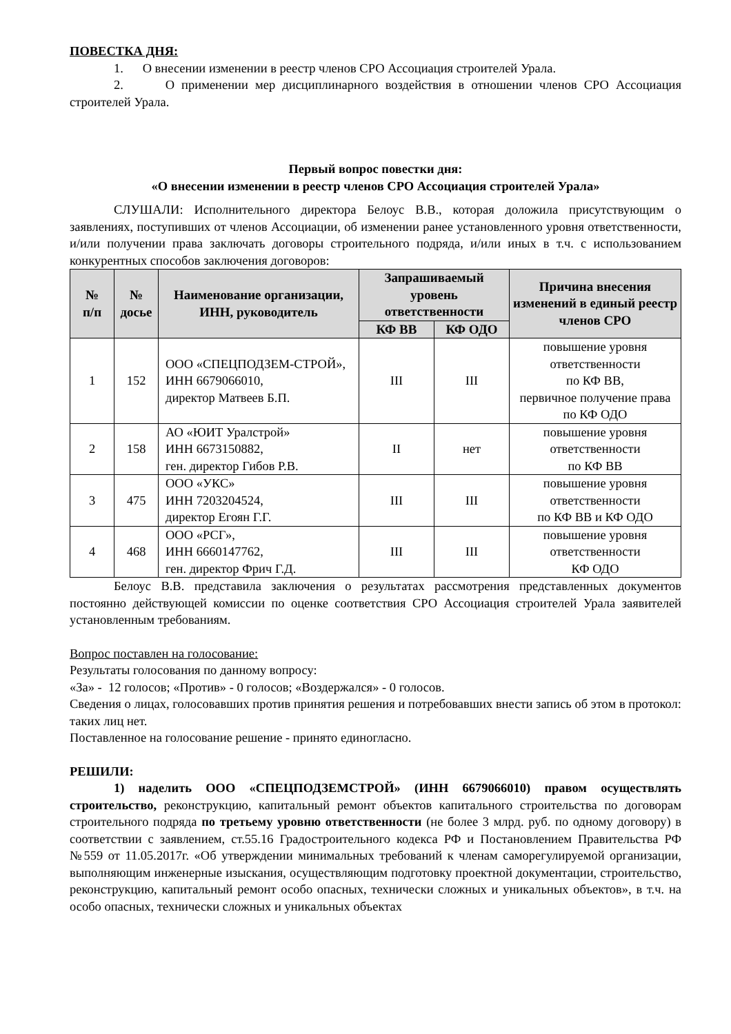ПОВЕСТКА ДНЯ:
1. О внесении изменении в реестр членов СРО Ассоциация строителей Урала.
2. О применении мер дисциплинарного воздействия в отношении членов СРО Ассоциация строителей Урала.
Первый вопрос повестки дня:
«О внесении изменении в реестр членов СРО Ассоциация строителей Урала»
СЛУШАЛИ: Исполнительного директора Белоус В.В., которая доложила присутствующим о заявлениях, поступивших от членов Ассоциации, об изменении ранее установленного уровня ответственности, и/или получении права заключать договоры строительного подряда, и/или иных в т.ч. с использованием конкурентных способов заключения договоров:
| № п/п | № досье | Наименование организации, ИНН, руководитель | Запрашиваемый уровень ответственности | | Причина внесения изменений в единый реестр членов СРО |
| --- | --- | --- | --- | --- | --- |
| | | | КФ ВВ | КФ ОДО | |
| 1 | 152 | ООО «СПЕЦПОДЗЕМ-СТРОЙ», ИНН 6679066010, директор Матвеев Б.П. | III | III | повышение уровня ответственности по КФ ВВ, первичное получение права по КФ ОДО |
| 2 | 158 | АО «ЮИТ Уралстрой» ИНН 6673150882, ген. директор Гибов Р.В. | II | нет | повышение уровня ответственности по КФ ВВ |
| 3 | 475 | ООО «УКС» ИНН 7203204524, директор Егоян Г.Г. | III | III | повышение уровня ответственности по КФ ВВ и КФ ОДО |
| 4 | 468 | ООО «РСГ», ИНН 6660147762, ген. директор Фрич Г.Д. | III | III | повышение уровня ответственности КФ ОДО |
Белоус В.В. представила заключения о результатах рассмотрения представленных документов постоянно действующей комиссии по оценке соответствия СРО Ассоциация строителей Урала заявителей установленным требованиям.
Вопрос поставлен на голосование:
Результаты голосования по данному вопросу:
«За» - 12 голосов; «Против» - 0 голосов; «Воздержался» - 0 голосов.
Сведения о лицах, голосовавших против принятия решения и потребовавших внести запись об этом в протокол: таких лиц нет.
Поставленное на голосование решение - принято единогласно.
РЕШИЛИ:
1) наделить ООО «СПЕЦПОДЗЕМСТРОЙ» (ИНН 6679066010) правом осуществлять строительство, реконструкцию, капитальный ремонт объектов капитального строительства по договорам строительного подряда по третьему уровню ответственности (не более 3 млрд. руб. по одному договору) в соответствии с заявлением, ст.55.16 Градостроительного кодекса РФ и Постановлением Правительства РФ №559 от 11.05.2017г. «Об утверждении минимальных требований к членам саморегулируемой организации, выполняющим инженерные изыскания, осуществляющим подготовку проектной документации, строительство, реконструкцию, капитальный ремонт особо опасных, технически сложных и уникальных объектов», в т.ч. на особо опасных, технически сложных и уникальных объектах